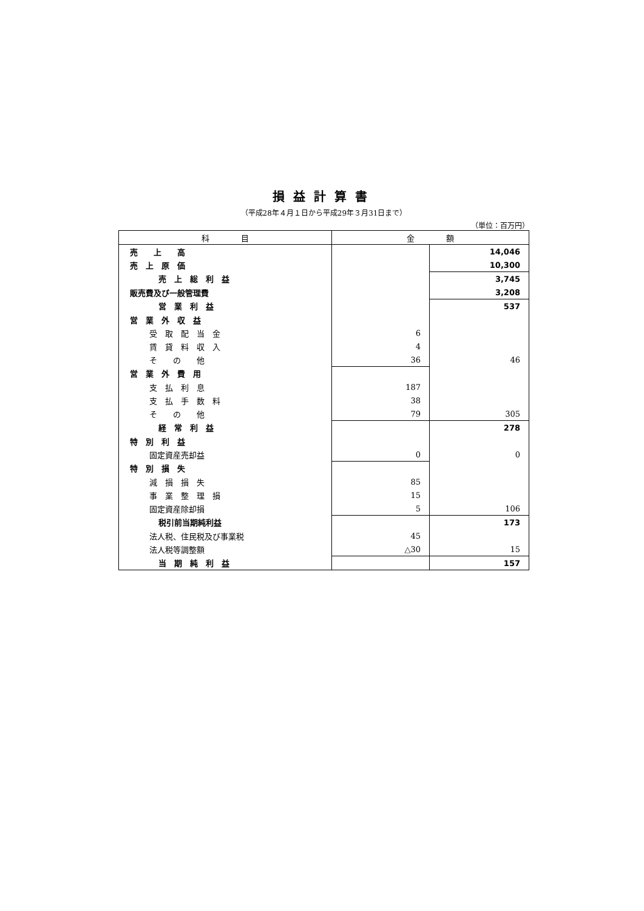損益計算書
（平成28年４月１日から平成29年３月31日まで）
（単位：百万円）
| 科 目 | 金 額 | |
| --- | --- | --- |
| 売 上 高 | | 14,046 |
| 売 上 原 価 | | 10,300 |
| 売 上 総 利 益 | | 3,745 |
| 販売費及び一般管理費 | | 3,208 |
| 営 業 利 益 | | 537 |
| 営 業 外 収 益 | | |
| 受 取 配 当 金 | 6 | |
| 賃 貸 料 収 入 | 4 | |
| そ の 他 | 36 | 46 |
| 営 業 外 費 用 | | |
| 支 払 利 息 | 187 | |
| 支 払 手 数 料 | 38 | |
| そ の 他 | 79 | 305 |
| 経 常 利 益 | | 278 |
| 特 別 利 益 | | |
| 固定資産売却益 | 0 | 0 |
| 特 別 損 失 | | |
| 減 損 損 失 | 85 | |
| 事 業 整 理 損 | 15 | |
| 固定資産除却損 | 5 | 106 |
| 税引前当期純利益 | | 173 |
| 法人税、住民税及び事業税 | 45 | |
| 法人税等調整額 | △30 | 15 |
| 当 期 純 利 益 | | 157 |